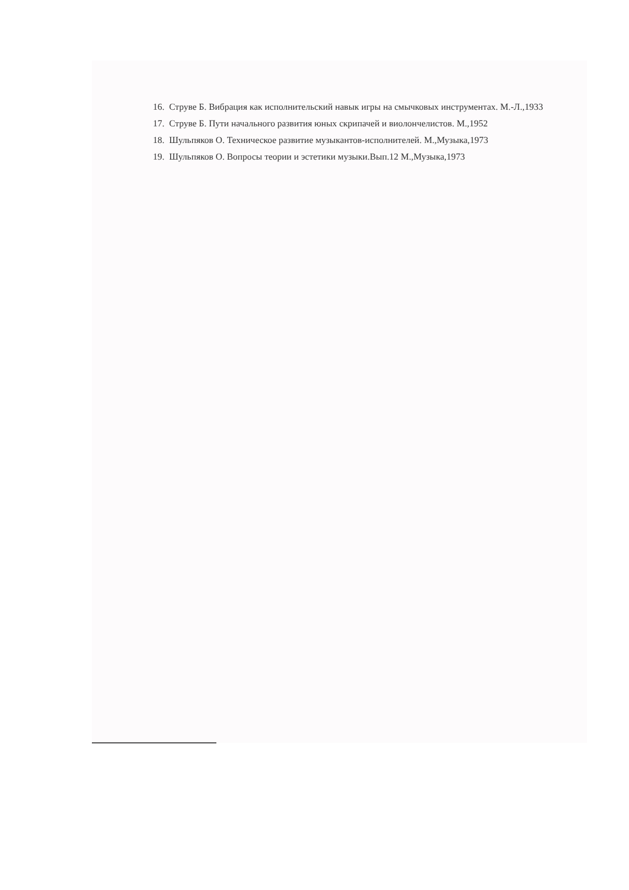16. Струве Б. Вибрация как исполнительский навык игры на смычковых инструментах. М.-Л.,1933
17. Струве Б. Пути начального развития юных скрипачей и виолончелистов. М.,1952
18. Шульпяков О. Техническое развитие музыкантов-исполнителей. М.,Музыка,1973
19. Шульпяков О. Вопросы теории и эстетики музыки.Вып.12 М.,Музыка,1973